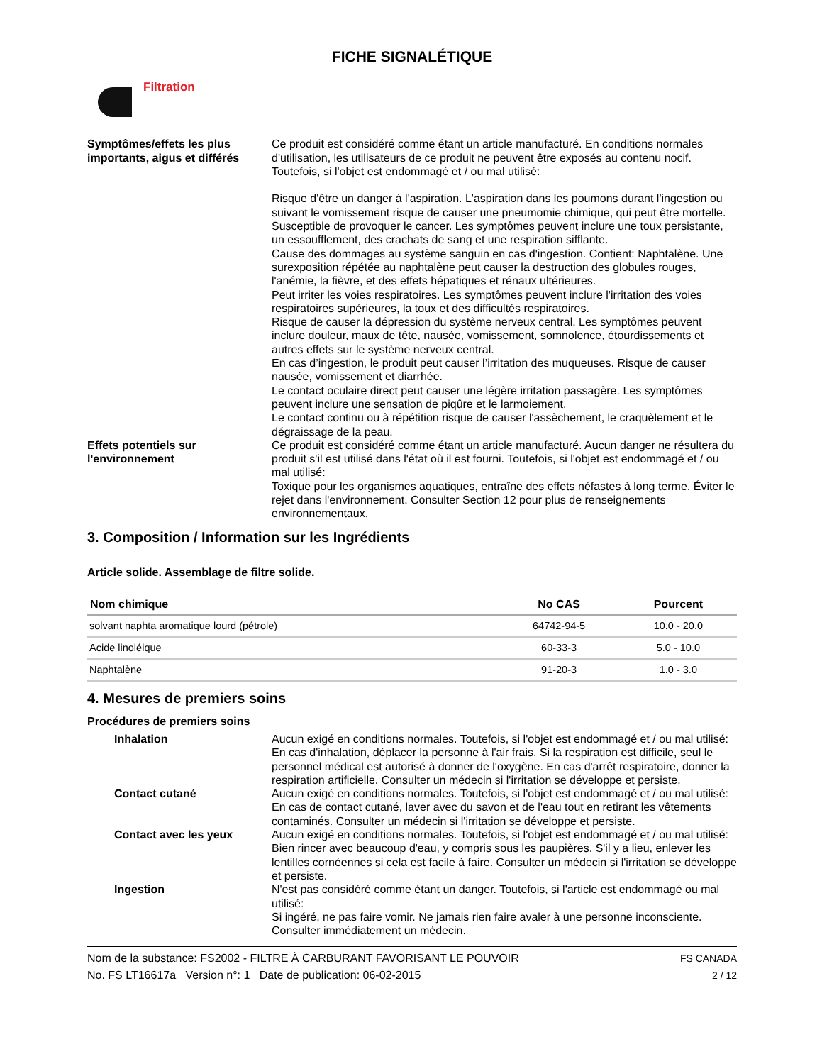FICHE SIGNALÉTIQUE
Filtration
Symptômes/effets les plus importants, aigus et différés
Ce produit est considéré comme étant un article manufacturé. En conditions normales d'utilisation, les utilisateurs de ce produit ne peuvent être exposés au contenu nocif. Toutefois, si l'objet est endommagé et / ou mal utilisé:
Risque d'être un danger à l'aspiration. L'aspiration dans les poumons durant l'ingestion ou suivant le vomissement risque de causer une pneumomie chimique, qui peut être mortelle.
Susceptible de provoquer le cancer. Les symptômes peuvent inclure une toux persistante, un essoufflement, des crachats de sang et une respiration sifflante.
Cause des dommages au système sanguin en cas d'ingestion. Contient: Naphtalène. Une surexposition répétée au naphtalène peut causer la destruction des globules rouges, l'anémie, la fièvre, et des effets hépatiques et rénaux ultérieures.
Peut irriter les voies respiratoires. Les symptômes peuvent inclure l'irritation des voies respiratoires supérieures, la toux et des difficultés respiratoires.
Risque de causer la dépression du système nerveux central. Les symptômes peuvent inclure douleur, maux de tête, nausée, vomissement, somnolence, étourdissements et autres effets sur le système nerveux central.
En cas d’ingestion, le produit peut causer l’irritation des muqueuses. Risque de causer nausée, vomissement et diarrhée.
Le contact oculaire direct peut causer une légère irritation passagère. Les symptômes peuvent inclure une sensation de piqûre et le larmoiement.
Le contact continu ou à répétition risque de causer l'assèchement, le craquèlement et le dégraissage de la peau.
Effets potentiels sur l'environnement
Ce produit est considéré comme étant un article manufacturé. Aucun danger ne résultera du produit s'il est utilisé dans l'état où il est fourni. Toutefois, si l'objet est endommagé et / ou mal utilisé:
Toxique pour les organismes aquatiques, entraîne des effets néfastes à long terme. Éviter le rejet dans l'environnement. Consulter Section 12 pour plus de renseignements environnementaux.
3. Composition / Information sur les Ingrédients
Article solide. Assemblage de filtre solide.
| Nom chimique | No CAS | Pourcent |
| --- | --- | --- |
| solvant naphta aromatique lourd (pétrole) | 64742-94-5 | 10.0 - 20.0 |
| Acide linoléique | 60-33-3 | 5.0 - 10.0 |
| Naphtalène | 91-20-3 | 1.0 - 3.0 |
4. Mesures de premiers soins
Procédures de premiers soins
Inhalation Aucun exigé en conditions normales. Toutefois, si l'objet est endommagé et / ou mal utilisé:
En cas d'inhalation, déplacer la personne à l'air frais. Si la respiration est difficile, seul le personnel médical est autorisé à donner de l'oxygène. En cas d'arrêt respiratoire, donner la respiration artificielle. Consulter un médecin si l'irritation se développe et persiste.
Contact cutané Aucun exigé en conditions normales. Toutefois, si l'objet est endommagé et / ou mal utilisé:
En cas de contact cutané, laver avec du savon et de l'eau tout en retirant les vêtements contaminés. Consulter un médecin si l'irritation se développe et persiste.
Contact avec les yeux Aucun exigé en conditions normales. Toutefois, si l'objet est endommagé et / ou mal utilisé:
Bien rincer avec beaucoup d'eau, y compris sous les paupières. S'il y a lieu, enlever les lentilles cornéennes si cela est facile à faire. Consulter un médecin si l'irritation se développe et persiste.
Ingestion N'est pas considéré comme étant un danger. Toutefois, si l'article est endommagé ou mal utilisé:
Si ingéré, ne pas faire vomir. Ne jamais rien faire avaler à une personne inconsciente. Consulter immédiatement un médecin.
Nom de la substance: FS2002 - FILTRE À CARBURANT FAVORISANT LE POUVOIR
No. FS LT16617a Version n°: 1 Date de publication: 06-02-2015
FS CANADA
2 / 12